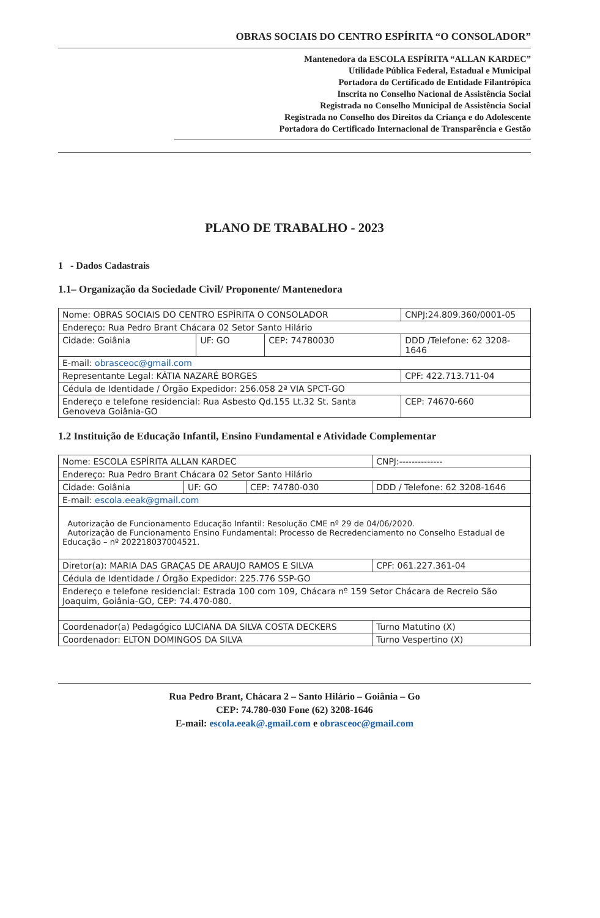OBRAS SOCIAIS DO CENTRO ESPÍRITA “O CONSOLADOR”
Mantenedora da ESCOLA ESPÍRITA “ALLAN KARDEC”
Utilidade Pública Federal, Estadual e Municipal
Portadora do Certificado de Entidade Filantrópica
Inscrita no Conselho Nacional de Assistência Social
Registrada no Conselho Municipal de Assistência Social
Registrada no Conselho dos Direitos da Criança e do Adolescente
Portadora do Certificado Internacional de Transparência e Gestão
PLANO DE TRABALHO - 2023
1 - Dados Cadastrais
1.1– Organização da Sociedade Civil/ Proponente/ Mantenedora
| Nome: OBRAS SOCIAIS DO CENTRO ESPÍRITA O CONSOLADOR | | | | CNPJ:24.809.360/0001-05 |
| Endereço: Rua Pedro Brant Chácara 02 Setor Santo Hilário | | | | |
| Cidade: Goiânia | UF: GO | CEP: 74780030 | DDD /Telefone: 62 3208-1646 | |
| E-mail: obrasceoc@gmail.com | | | | |
| Representante Legal: KÁTIA NAZARÉ BORGES | | | | CPF: 422.713.711-04 |
| Cédula de Identidade / Órgão Expedidor: 256.058 2ª VIA SPCT-GO | | | | |
| Endereço e telefone residencial: Rua Asbesto Qd.155 Lt.32 St. Santa Genoveva Goiânia-GO | | | | CEP: 74670-660 |
1.2 Instituição de Educação Infantil, Ensino Fundamental e Atividade Complementar
| Nome: ESCOLA ESPÍRITA ALLAN KARDEC | | | | CNPJ:-------------- |
| Endereço: Rua Pedro Brant Chácara 02 Setor Santo Hilário | | | | |
| Cidade: Goiânia | UF: GO | CEP: 74780-030 | DDD / Telefone: 62 3208-1646 | |
| E-mail: escola.eeak@gmail.com | | | | |
| Autorização de Funcionamento Educação Infantil: Resolução CME nº 29 de 04/06/2020. Autorização de Funcionamento Ensino Fundamental: Processo de Recredenciamento no Conselho Estadual de Educação – nº 202218037004521. | | | | |
| Diretor(a): MARIA DAS GRAÇAS DE ARAUJO RAMOS E SILVA | | | | CPF: 061.227.361-04 |
| Cédula de Identidade / Órgão Expedidor: 225.776 SSP-GO | | | | |
| Endereço e telefone residencial: Estrada 100 com 109, Chácara nº 159 Setor Chácara de Recreio São Joaquim, Goiânia-GO, CEP: 74.470-080. | | | | |
| Coordenador(a) Pedagógico LUCIANA DA SILVA COSTA DECKERS | | | | Turno Matutino (X) |
| Coordenador: ELTON DOMINGOS DA SILVA | | | | Turno Vespertino (X) |
Rua Pedro Brant, Chácara 2 – Santo Hilário – Goiânia – Go
CEP: 74.780-030 Fone (62) 3208-1646
E-mail: escola.eeak@.gmail.com e obrasceoc@gmail.com